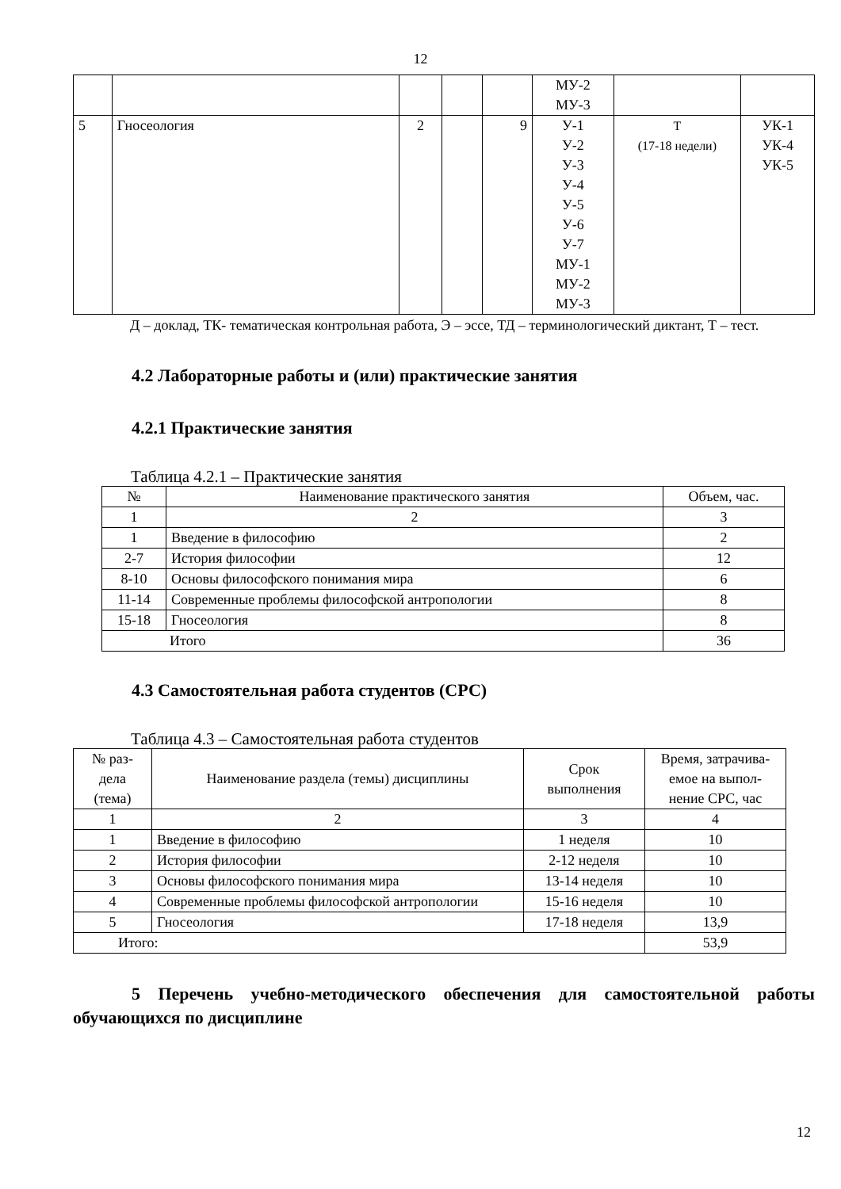12
| | | | | | МУ-2 МУ-3 | | |
| 5 | Гносеология | 2 | | 9 | У-1 У-2 У-3 У-4 У-5 У-6 У-7 МУ-1 МУ-2 МУ-3 | Т (17-18 недели) | УК-1 УК-4 УК-5 |
Д – доклад, ТК- тематическая контрольная работа, Э – эссе, ТД – терминологический диктант, Т – тест.
4.2 Лабораторные работы и (или) практические занятия
4.2.1 Практические занятия
Таблица 4.2.1 – Практические занятия
| № | Наименование практического занятия | Объем, час. |
| 1 | 2 | 3 |
| 1 | Введение в философию | 2 |
| 2-7 | История философии | 12 |
| 8-10 | Основы философского понимания мира | 6 |
| 11-14 | Современные проблемы философской антропологии | 8 |
| 15-18 | Гносеология | 8 |
| Итого | | 36 |
4.3 Самостоятельная работа студентов (СРС)
Таблица 4.3 – Самостоятельная работа студентов
| № раз- дела (тема) | Наименование раздела (темы) дисциплины | Срок выполнения | Время, затрачива- емое на выпол- нение СРС, час |
| 1 | 2 | 3 | 4 |
| 1 | Введение в философию | 1 неделя | 10 |
| 2 | История философии | 2-12 неделя | 10 |
| 3 | Основы философского понимания мира | 13-14 неделя | 10 |
| 4 | Современные проблемы философской антропологии | 15-16 неделя | 10 |
| 5 | Гносеология | 17-18 неделя | 13,9 |
| Итого: | | | 53,9 |
5 Перечень учебно-методического обеспечения для самостоятельной работы обучающихся по дисциплине
12